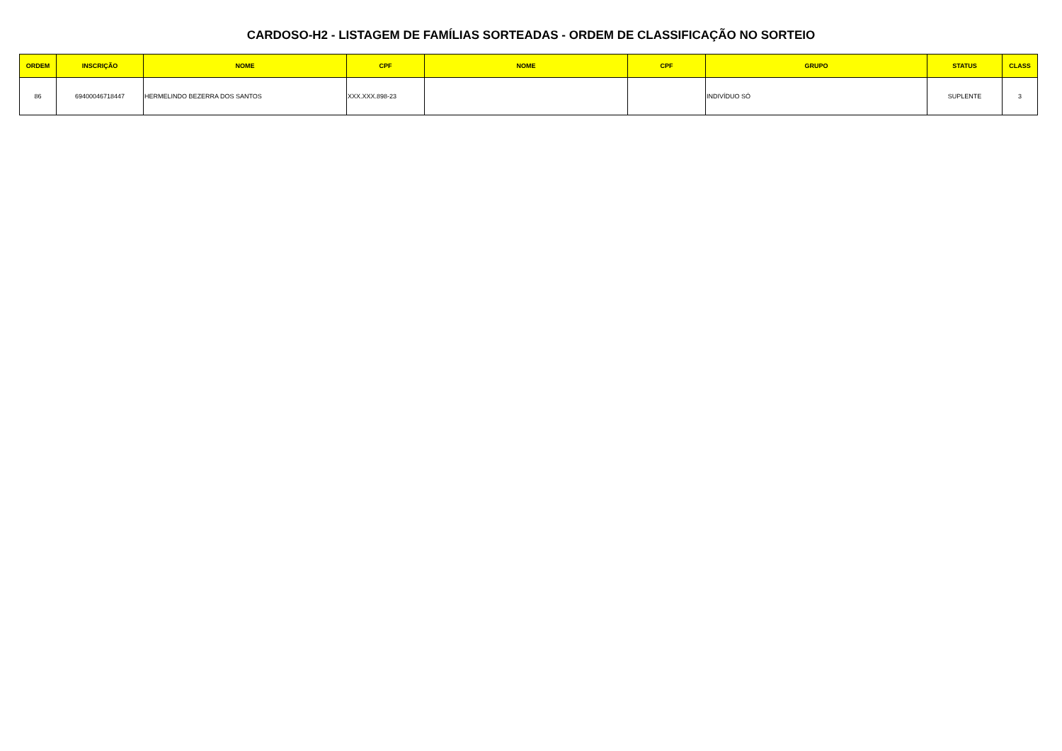CARDOSO-H2 - LISTAGEM DE FAMÍLIAS SORTEADAS - ORDEM DE CLASSIFICAÇÃO NO SORTEIO
| ORDEM | INSCRIÇÃO | NOME | CPF | NOME | CPF | GRUPO | STATUS | CLASS |
| --- | --- | --- | --- | --- | --- | --- | --- | --- |
| 86 | 69400046718447 | HERMELINDO BEZERRA DOS SANTOS | XXX.XXX.898-23 | | | INDIVÍDUO SÓ | SUPLENTE | 3 |